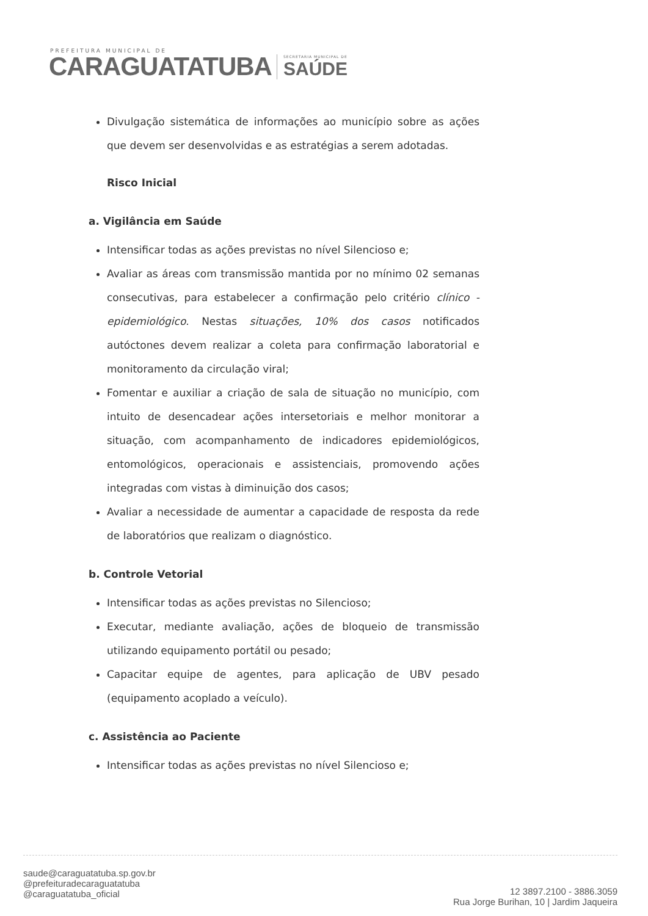PREFEITURA MUNICIPAL DE
CARAGUATATUBA
SECRETARIA MUNICIPAL DE
SAÚDE
Divulgação sistemática de informações ao município sobre as ações que devem ser desenvolvidas e as estratégias a serem adotadas.
Risco Inicial
a. Vigilância em Saúde
Intensificar todas as ações previstas no nível Silencioso e;
Avaliar as áreas com transmissão mantida por no mínimo 02 semanas consecutivas, para estabelecer a confirmação pelo critério clínico - epidemiológico. Nestas situações, 10% dos casos notificados autóctones devem realizar a coleta para confirmação laboratorial e monitoramento da circulação viral;
Fomentar e auxiliar a criação de sala de situação no município, com intuito de desencadear ações intersetoriais e melhor monitorar a situação, com acompanhamento de indicadores epidemiológicos, entomológicos, operacionais e assistenciais, promovendo ações integradas com vistas à diminuição dos casos;
Avaliar a necessidade de aumentar a capacidade de resposta da rede de laboratórios que realizam o diagnóstico.
b. Controle Vetorial
Intensificar todas as ações previstas no Silencioso;
Executar, mediante avaliação, ações de bloqueio de transmissão utilizando equipamento portátil ou pesado;
Capacitar equipe de agentes, para aplicação de UBV pesado (equipamento acoplado a veículo).
c. Assistência ao Paciente
Intensificar todas as ações previstas no nível Silencioso e;
saude@caraguatatuba.sp.gov.br
@prefeituradecaraguatatuba
@caraguatatuba_oficial
12 3897.2100 - 3886.3059
Rua Jorge Burihan, 10 | Jardim Jaqueira